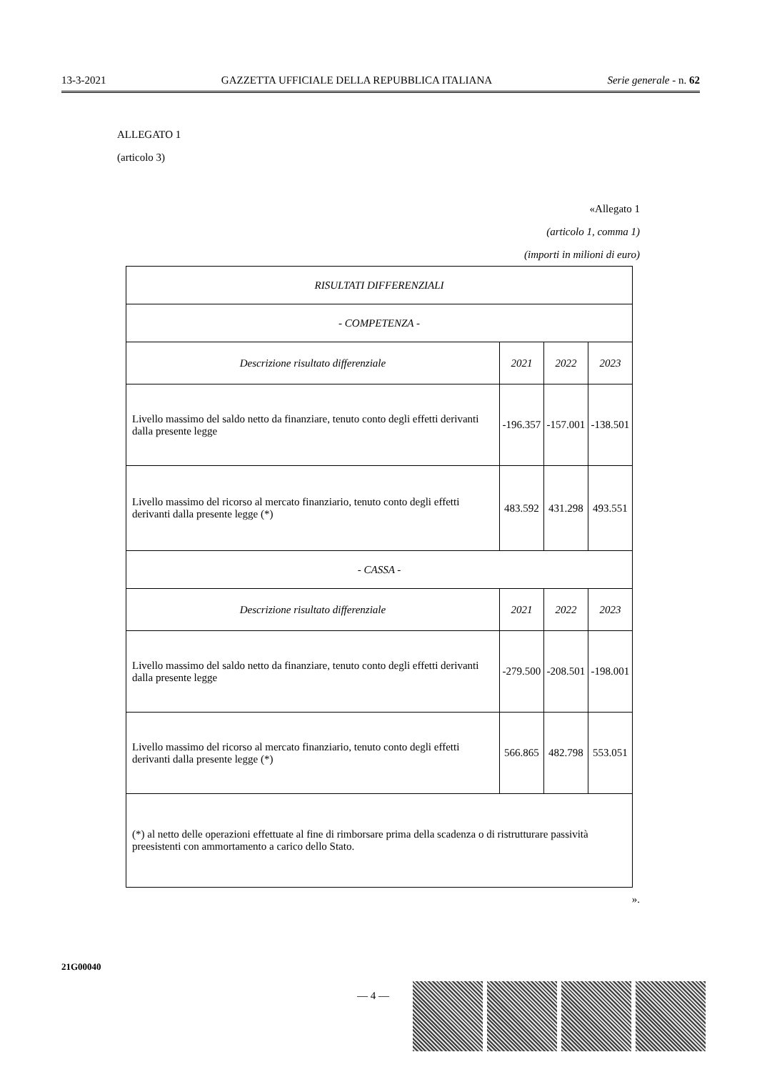13-3-2021 GAZZETTA UFFICIALE DELLA REPUBBLICA ITALIANA Serie generale - n. 62
ALLEGATO 1
(articolo 3)
«Allegato 1
(articolo 1, comma 1)
(importi in milioni di euro)
| RISULTATI DIFFERENZIALI | | | |
| --- | --- | --- | --- |
| - COMPETENZA - | | | |
| Descrizione risultato differenziale | 2021 | 2022 | 2023 |
| Livello massimo del saldo netto da finanziare, tenuto conto degli effetti derivanti dalla presente legge | -196.357 | -157.001 | -138.501 |
| Livello massimo del ricorso al mercato finanziario, tenuto conto degli effetti derivanti dalla presente legge (*) | 483.592 | 431.298 | 493.551 |
| - CASSA - | | | |
| Descrizione risultato differenziale | 2021 | 2022 | 2023 |
| Livello massimo del saldo netto da finanziare, tenuto conto degli effetti derivanti dalla presente legge | -279.500 | -208.501 | -198.001 |
| Livello massimo del ricorso al mercato finanziario, tenuto conto degli effetti derivanti dalla presente legge (*) | 566.865 | 482.798 | 553.051 |
| (*) al netto delle operazioni effettuate al fine di rimborsare prima della scadenza o di ristrutturare passività preesistenti con ammortamento a carico dello Stato. | | | |
».
21G00040
— 4 —